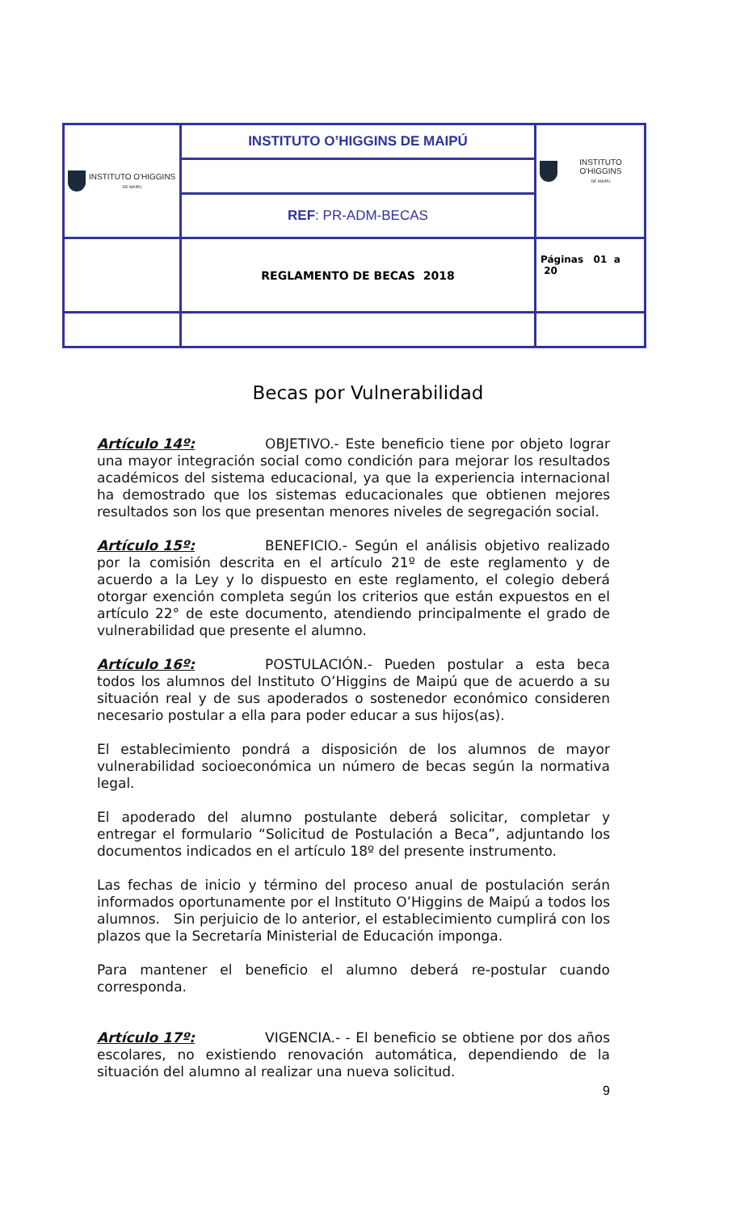| INSTITUTO O'HIGGINS DE MAIPÚ | INSTITUTO O’HIGGINS DE MAIPÚ | INSTITUTO O'HIGGINS DE MAIPÚ |
| | REF : PR-ADM-BECAS | |
| | REGLAMENTO DE BECAS 2018 | Páginas 01 a 20 |
Becas por Vulnerabilidad
Artículo 14º: OBJETIVO.- Este beneficio tiene por objeto lograr una mayor integración social como condición para mejorar los resultados académicos del sistema educacional, ya que la experiencia internacional ha demostrado que los sistemas educacionales que obtienen mejores resultados son los que presentan menores niveles de segregación social.
Artículo 15º: BENEFICIO.- Según el análisis objetivo realizado por la comisión descrita en el artículo 21º de este reglamento y de acuerdo a la Ley y lo dispuesto en este reglamento, el colegio deberá otorgar exención completa según los criterios que están expuestos en el artículo 22° de este documento, atendiendo principalmente el grado de vulnerabilidad que presente el alumno.
Artículo 16º: POSTULACIÓN.- Pueden postular a esta beca todos los alumnos del Instituto O’Higgins de Maipú que de acuerdo a su situación real y de sus apoderados o sostenedor económico consideren necesario postular a ella para poder educar a sus hijos(as).
El establecimiento pondrá a disposición de los alumnos de mayor vulnerabilidad socioeconómica un número de becas según la normativa legal.
El apoderado del alumno postulante deberá solicitar, completar y entregar el formulario “Solicitud de Postulación a Beca”, adjuntando los documentos indicados en el artículo 18º del presente instrumento.
Las fechas de inicio y término del proceso anual de postulación serán informados oportunamente por el Instituto O’Higgins de Maipú a todos los alumnos. Sin perjuicio de lo anterior, el establecimiento cumplirá con los plazos que la Secretaría Ministerial de Educación imponga.
Para mantener el beneficio el alumno deberá re-postular cuando corresponda.
Artículo 17º: VIGENCIA.- - El beneficio se obtiene por dos años escolares, no existiendo renovación automática, dependiendo de la situación del alumno al realizar una nueva solicitud.
9